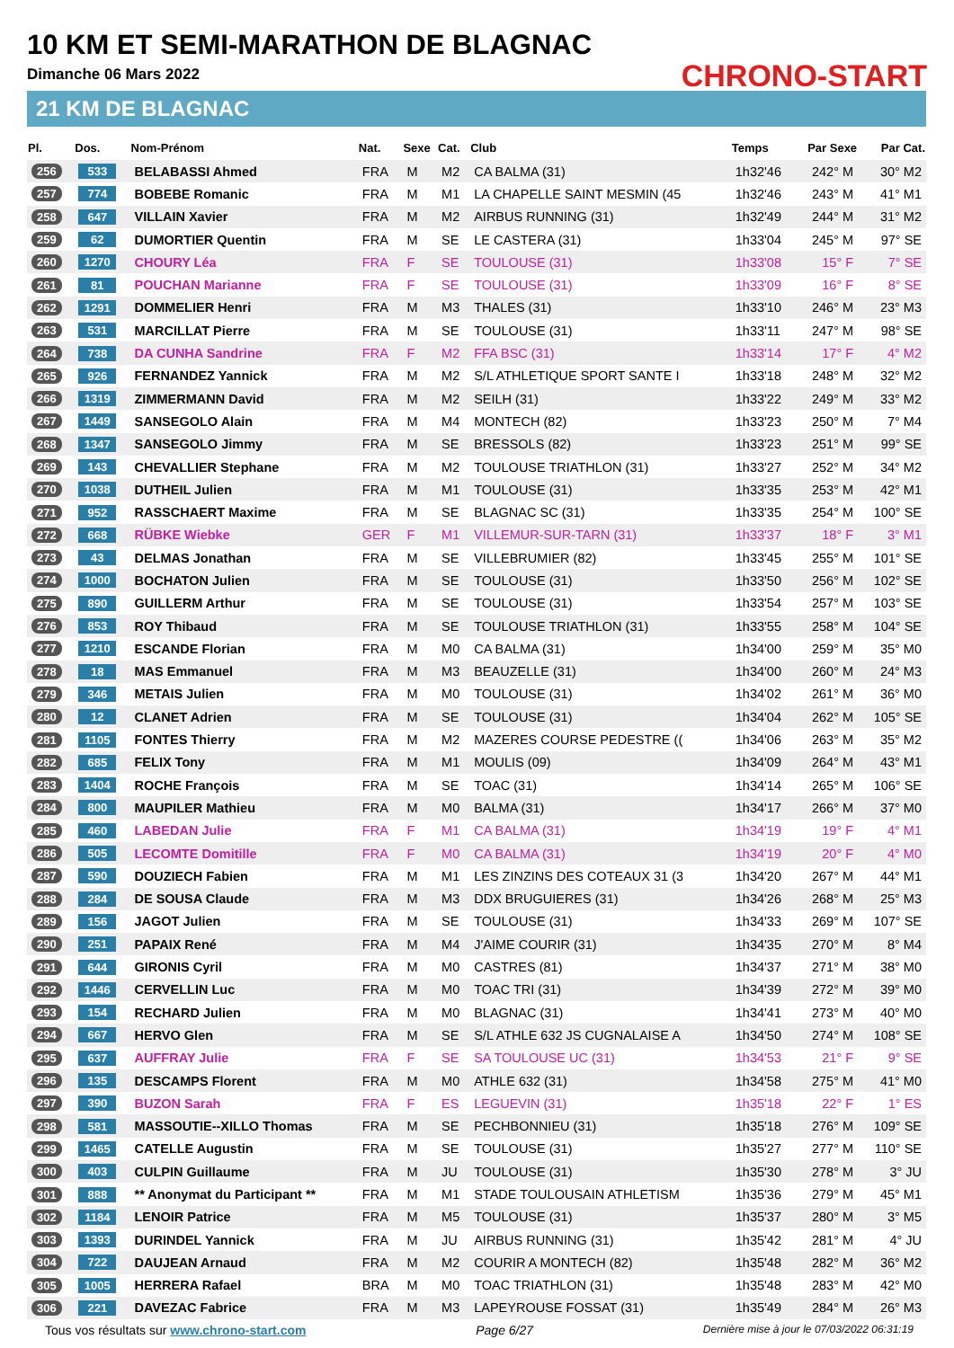10 KM ET SEMI-MARATHON DE BLAGNAC
Dimanche 06 Mars 2022
21 KM DE BLAGNAC
CHRONO-START
| Pl. | Dos. | Nom-Prénom | Nat. | Sexe | Cat. | Club | Temps | Par Sexe | Par Cat. |
| --- | --- | --- | --- | --- | --- | --- | --- | --- | --- |
| 256 | 533 | BELABASSI Ahmed | FRA | M | M2 | CA BALMA (31) | 1h32'46 | 242° M | 30° M2 |
| 257 | 774 | BOBEBE Romanic | FRA | M | M1 | LA CHAPELLE SAINT MESMIN (45 | 1h32'46 | 243° M | 41° M1 |
| 258 | 647 | VILLAIN Xavier | FRA | M | M2 | AIRBUS RUNNING (31) | 1h32'49 | 244° M | 31° M2 |
| 259 | 62 | DUMORTIER Quentin | FRA | M | SE | LE CASTERA (31) | 1h33'04 | 245° M | 97° SE |
| 260 | 1270 | CHOURY Léa | FRA | F | SE | TOULOUSE (31) | 1h33'08 | 15° F | 7° SE |
| 261 | 81 | POUCHAN Marianne | FRA | F | SE | TOULOUSE (31) | 1h33'09 | 16° F | 8° SE |
| 262 | 1291 | DOMMELIER Henri | FRA | M | M3 | THALES (31) | 1h33'10 | 246° M | 23° M3 |
| 263 | 531 | MARCILLAT Pierre | FRA | M | SE | TOULOUSE (31) | 1h33'11 | 247° M | 98° SE |
| 264 | 738 | DA CUNHA Sandrine | FRA | F | M2 | FFA BSC (31) | 1h33'14 | 17° F | 4° M2 |
| 265 | 926 | FERNANDEZ Yannick | FRA | M | M2 | S/L ATHLETIQUE SPORT SANTE I | 1h33'18 | 248° M | 32° M2 |
| 266 | 1319 | ZIMMERMANN David | FRA | M | M2 | SEILH (31) | 1h33'22 | 249° M | 33° M2 |
| 267 | 1449 | SANSEGOLO Alain | FRA | M | M4 | MONTECH (82) | 1h33'23 | 250° M | 7° M4 |
| 268 | 1347 | SANSEGOLO Jimmy | FRA | M | SE | BRESSOLS (82) | 1h33'23 | 251° M | 99° SE |
| 269 | 143 | CHEVALLIER Stephane | FRA | M | M2 | TOULOUSE TRIATHLON (31) | 1h33'27 | 252° M | 34° M2 |
| 270 | 1038 | DUTHEIL Julien | FRA | M | M1 | TOULOUSE (31) | 1h33'35 | 253° M | 42° M1 |
| 271 | 952 | RASSCHAERT Maxime | FRA | M | SE | BLAGNAC SC (31) | 1h33'35 | 254° M | 100° SE |
| 272 | 668 | RÜBKE Wiebke | GER | F | M1 | VILLEMUR-SUR-TARN (31) | 1h33'37 | 18° F | 3° M1 |
| 273 | 43 | DELMAS Jonathan | FRA | M | SE | VILLEBRUMIER (82) | 1h33'45 | 255° M | 101° SE |
| 274 | 1000 | BOCHATON Julien | FRA | M | SE | TOULOUSE (31) | 1h33'50 | 256° M | 102° SE |
| 275 | 890 | GUILLERM Arthur | FRA | M | SE | TOULOUSE (31) | 1h33'54 | 257° M | 103° SE |
| 276 | 853 | ROY Thibaud | FRA | M | SE | TOULOUSE TRIATHLON (31) | 1h33'55 | 258° M | 104° SE |
| 277 | 1210 | ESCANDE Florian | FRA | M | M0 | CA BALMA (31) | 1h34'00 | 259° M | 35° M0 |
| 278 | 18 | MAS Emmanuel | FRA | M | M3 | BEAUZELLE (31) | 1h34'00 | 260° M | 24° M3 |
| 279 | 346 | METAIS Julien | FRA | M | M0 | TOULOUSE (31) | 1h34'02 | 261° M | 36° M0 |
| 280 | 12 | CLANET Adrien | FRA | M | SE | TOULOUSE (31) | 1h34'04 | 262° M | 105° SE |
| 281 | 1105 | FONTES Thierry | FRA | M | M2 | MAZERES COURSE PEDESTRE (( | 1h34'06 | 263° M | 35° M2 |
| 282 | 685 | FELIX Tony | FRA | M | M1 | MOULIS (09) | 1h34'09 | 264° M | 43° M1 |
| 283 | 1404 | ROCHE François | FRA | M | SE | TOAC (31) | 1h34'14 | 265° M | 106° SE |
| 284 | 800 | MAUPILER Mathieu | FRA | M | M0 | BALMA (31) | 1h34'17 | 266° M | 37° M0 |
| 285 | 460 | LABEDAN Julie | FRA | F | M1 | CA BALMA (31) | 1h34'19 | 19° F | 4° M1 |
| 286 | 505 | LECOMTE Domitille | FRA | F | M0 | CA BALMA (31) | 1h34'19 | 20° F | 4° M0 |
| 287 | 590 | DOUZIECH Fabien | FRA | M | M1 | LES ZINZINS DES COTEAUX 31 (3 | 1h34'20 | 267° M | 44° M1 |
| 288 | 284 | DE SOUSA Claude | FRA | M | M3 | DDX BRUGUIERES (31) | 1h34'26 | 268° M | 25° M3 |
| 289 | 156 | JAGOT Julien | FRA | M | SE | TOULOUSE (31) | 1h34'33 | 269° M | 107° SE |
| 290 | 251 | PAPAIX René | FRA | M | M4 | J'AIME COURIR (31) | 1h34'35 | 270° M | 8° M4 |
| 291 | 644 | GIRONIS Cyril | FRA | M | M0 | CASTRES (81) | 1h34'37 | 271° M | 38° M0 |
| 292 | 1446 | CERVELLIN Luc | FRA | M | M0 | TOAC TRI (31) | 1h34'39 | 272° M | 39° M0 |
| 293 | 154 | RECHARD Julien | FRA | M | M0 | BLAGNAC (31) | 1h34'41 | 273° M | 40° M0 |
| 294 | 667 | HERVO Glen | FRA | M | SE | S/L ATHLE 632 JS CUGNALAISE A | 1h34'50 | 274° M | 108° SE |
| 295 | 637 | AUFFRAY Julie | FRA | F | SE | SA TOULOUSE UC (31) | 1h34'53 | 21° F | 9° SE |
| 296 | 135 | DESCAMPS Florent | FRA | M | M0 | ATHLE 632 (31) | 1h34'58 | 275° M | 41° M0 |
| 297 | 390 | BUZON Sarah | FRA | F | ES | LEGUEVIN (31) | 1h35'18 | 22° F | 1° ES |
| 298 | 581 | MASSOUTIE--XILLO Thomas | FRA | M | SE | PECHBONNIEU (31) | 1h35'18 | 276° M | 109° SE |
| 299 | 1465 | CATELLE Augustin | FRA | M | SE | TOULOUSE (31) | 1h35'27 | 277° M | 110° SE |
| 300 | 403 | CULPIN Guillaume | FRA | M | JU | TOULOUSE (31) | 1h35'30 | 278° M | 3° JU |
| 301 | 888 | ** Anonymat du Participant ** | FRA | M | M1 | STADE TOULOUSAIN ATHLETISM | 1h35'36 | 279° M | 45° M1 |
| 302 | 1184 | LENOIR Patrice | FRA | M | M5 | TOULOUSE (31) | 1h35'37 | 280° M | 3° M5 |
| 303 | 1393 | DURINDEL Yannick | FRA | M | JU | AIRBUS RUNNING (31) | 1h35'42 | 281° M | 4° JU |
| 304 | 722 | DAUJEAN Arnaud | FRA | M | M2 | COURIR A MONTECH (82) | 1h35'48 | 282° M | 36° M2 |
| 305 | 1005 | HERRERA Rafael | BRA | M | M0 | TOAC TRIATHLON (31) | 1h35'48 | 283° M | 42° M0 |
| 306 | 221 | DAVEZAC Fabrice | FRA | M | M3 | LAPEYROUSE FOSSAT (31) | 1h35'49 | 284° M | 26° M3 |
Tous vos résultats sur www.chrono-start.com Page 6/27 Dernière mise à jour le 07/03/2022 06:31:19